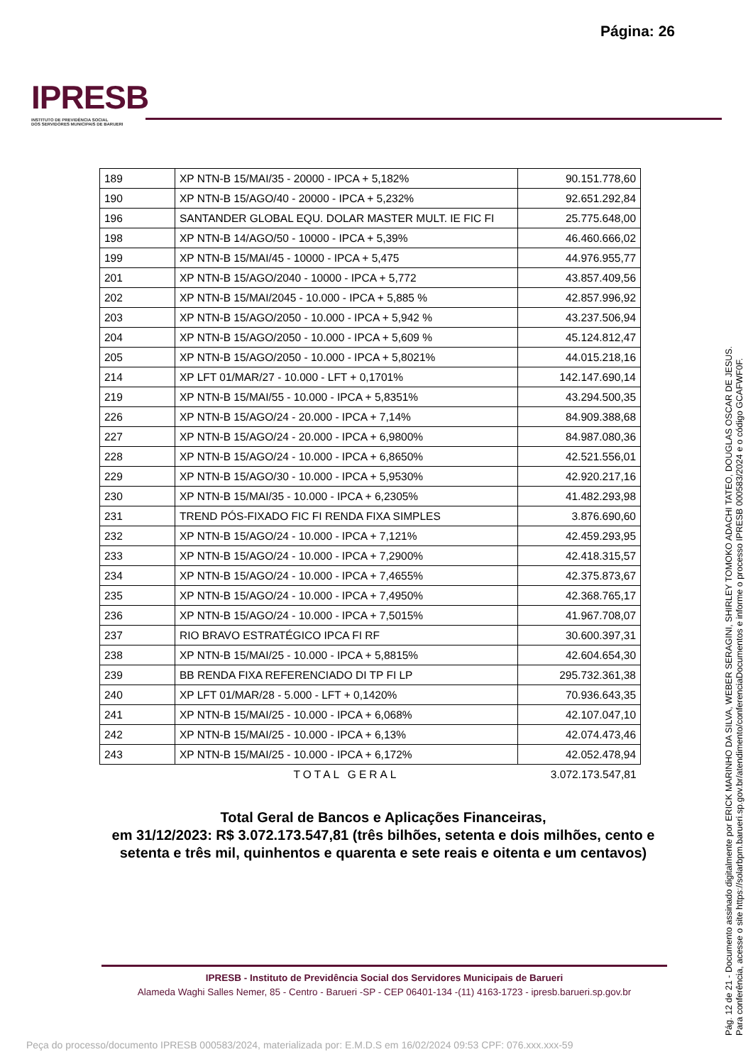Página: 26
IPRESB
INSTITUTO DE PREVIDÊNCIA SOCIAL
DOS SERVIDORES MUNICIPAIS DE BARUERI
| 189 | XP NTN-B 15/MAI/35 - 20000 - IPCA + 5,182% | 90.151.778,60 |
| 190 | XP NTN-B 15/AGO/40 - 20000 - IPCA + 5,232% | 92.651.292,84 |
| 196 | SANTANDER GLOBAL EQU. DOLAR MASTER MULT. IE FIC FI | 25.775.648,00 |
| 198 | XP NTN-B 14/AGO/50 - 10000 - IPCA + 5,39% | 46.460.666,02 |
| 199 | XP NTN-B 15/MAI/45 - 10000 - IPCA + 5,475 | 44.976.955,77 |
| 201 | XP NTN-B 15/AGO/2040 - 10000 - IPCA + 5,772 | 43.857.409,56 |
| 202 | XP NTN-B 15/MAI/2045 - 10.000 - IPCA + 5,885 % | 42.857.996,92 |
| 203 | XP NTN-B 15/AGO/2050 - 10.000 - IPCA + 5,942 % | 43.237.506,94 |
| 204 | XP NTN-B 15/AGO/2050 - 10.000 - IPCA + 5,609 % | 45.124.812,47 |
| 205 | XP NTN-B 15/AGO/2050 - 10.000 - IPCA + 5,8021% | 44.015.218,16 |
| 214 | XP LFT 01/MAR/27 - 10.000 - LFT + 0,1701% | 142.147.690,14 |
| 219 | XP NTN-B 15/MAI/55 - 10.000 - IPCA + 5,8351% | 43.294.500,35 |
| 226 | XP NTN-B 15/AGO/24 - 20.000 - IPCA + 7,14% | 84.909.388,68 |
| 227 | XP NTN-B 15/AGO/24 - 20.000 - IPCA + 6,9800% | 84.987.080,36 |
| 228 | XP NTN-B 15/AGO/24 - 10.000 - IPCA + 6,8650% | 42.521.556,01 |
| 229 | XP NTN-B 15/AGO/30 - 10.000 - IPCA + 5,9530% | 42.920.217,16 |
| 230 | XP NTN-B 15/MAI/35 - 10.000 - IPCA + 6,2305% | 41.482.293,98 |
| 231 | TREND PÓS-FIXADO FIC FI RENDA FIXA SIMPLES | 3.876.690,60 |
| 232 | XP NTN-B 15/AGO/24 - 10.000 - IPCA + 7,121% | 42.459.293,95 |
| 233 | XP NTN-B 15/AGO/24 - 10.000 - IPCA + 7,2900% | 42.418.315,57 |
| 234 | XP NTN-B 15/AGO/24 - 10.000 - IPCA + 7,4655% | 42.375.873,67 |
| 235 | XP NTN-B 15/AGO/24 - 10.000 - IPCA + 7,4950% | 42.368.765,17 |
| 236 | XP NTN-B 15/AGO/24 - 10.000 - IPCA + 7,5015% | 41.967.708,07 |
| 237 | RIO BRAVO ESTRATÉGICO IPCA FI RF | 30.600.397,31 |
| 238 | XP NTN-B 15/MAI/25 - 10.000 - IPCA + 5,8815% | 42.604.654,30 |
| 239 | BB RENDA FIXA REFERENCIADO DI TP FI LP | 295.732.361,38 |
| 240 | XP LFT 01/MAR/28 - 5.000 - LFT + 0,1420% | 70.936.643,35 |
| 241 | XP NTN-B 15/MAI/25 - 10.000 - IPCA + 6,068% | 42.107.047,10 |
| 242 | XP NTN-B 15/MAI/25 - 10.000 - IPCA + 6,13% | 42.074.473,46 |
| 243 | XP NTN-B 15/MAI/25 - 10.000 - IPCA + 6,172% | 42.052.478,94 |
| | TOTAL GERAL | 3.072.173.547,81 |
Total Geral de Bancos e Aplicações Financeiras,
em 31/12/2023: R$ 3.072.173.547,81 (três bilhões, setenta e dois milhões, cento e setenta e três mil, quinhentos e quarenta e sete reais e oitenta e um centavos)
IPRESB - Instituto de Previdência Social dos Servidores Municipais de Barueri
Alameda Waghi Salles Nemer, 85 - Centro - Barueri -SP - CEP 06401-134 -(11) 4163-1723 - ipresb.barueri.sp.gov.br
Pág. 12 de 21 - Documento assinado digitalmente por ERICK MARINHO DA SILVA, WEBER SERAGINI, SHIRLEY TOMOKO ADACHI TATEO, DOUGLAS OSCAR DE JESUS.
Para conferência, acesse o site https://solarbpm.barueri.sp.gov.br/atendimento/conferenciaDocumentos e informe o processo IPRESB 000583/2024 e o código GCAFWF0F.
Peça do processo/documento IPRESB 000583/2024, materializada por: E.M.D.S em 16/02/2024 09:53 CPF: 076.xxx.xxx-59